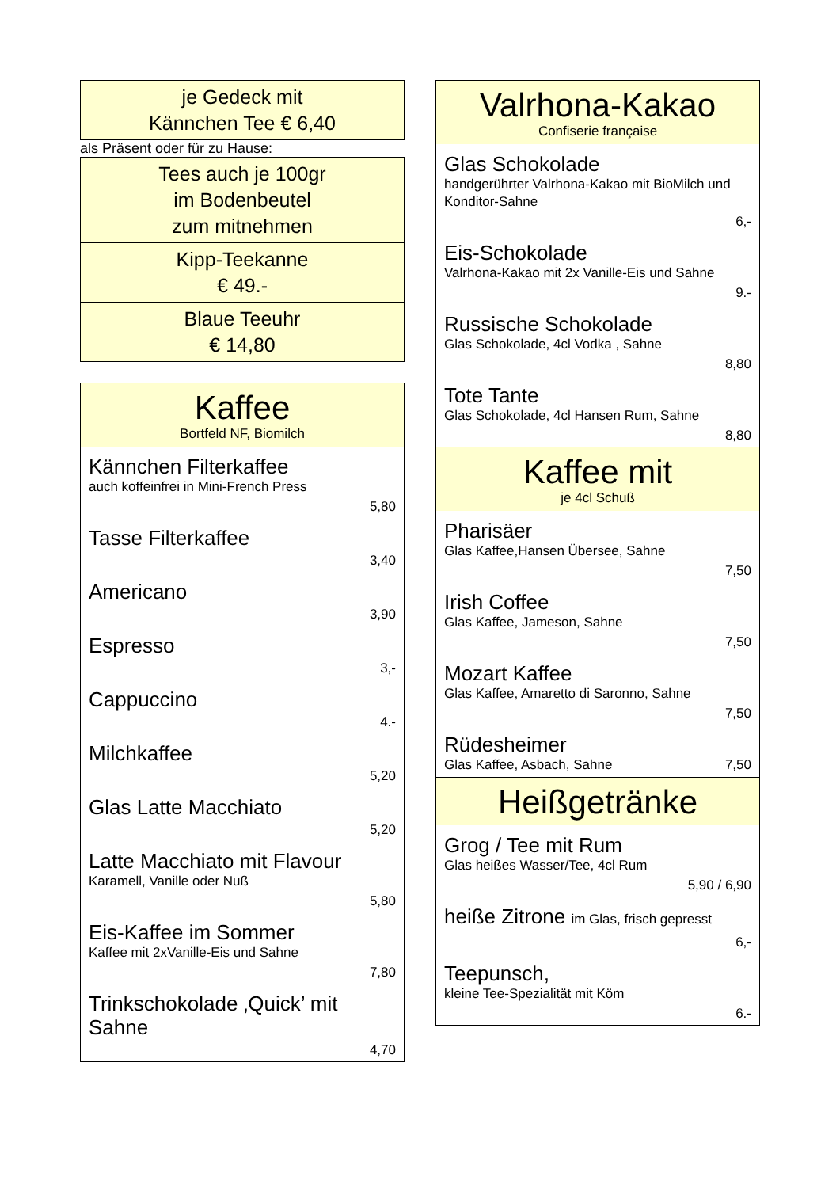je Gedeck mit
Kännchen Tee € 6,40
als Präsent oder für zu Hause:
Tees auch je 100gr
im Bodenbeutel
zum mitnehmen
Kipp-Teekanne
€ 49.-
Blaue Teeuhr
€ 14,80
Kaffee
Bortfeld NF, Biomilch
Kännchen Filterkaffee
auch koffeinfrei in Mini-French Press
5,80
Tasse Filterkaffee
3,40
Americano
3,90
Espresso
3,-
Cappuccino
4.-
Milchkaffee
5,20
Glas Latte Macchiato
5,20
Latte Macchiato mit Flavour
Karamell, Vanille oder Nuß
5,80
Eis-Kaffee im Sommer
Kaffee mit 2xVanille-Eis und Sahne
7,80
Trinkschokolade ‚Quick’ mit Sahne
4,70
Valrhona-Kakao
Confiserie française
Glas Schokolade
handgerührter Valrhona-Kakao mit BioMilch und Konditor-Sahne
6,-
Eis-Schokolade
Valrhona-Kakao mit 2x Vanille-Eis und Sahne
9.-
Russische Schokolade
Glas Schokolade, 4cl Vodka , Sahne
8,80
Tote Tante
Glas Schokolade, 4cl Hansen Rum, Sahne
8,80
Kaffee mit
je 4cl Schuß
Pharisäer
Glas Kaffee,Hansen Übersee, Sahne
7,50
Irish Coffee
Glas Kaffee, Jameson, Sahne
7,50
Mozart Kaffee
Glas Kaffee, Amaretto di Saronno, Sahne
7,50
Rüdesheimer
Glas Kaffee, Asbach, Sahne 7,50
Heißgetränke
Grog / Tee mit Rum
Glas heißes Wasser/Tee, 4cl Rum
5,90 / 6,90
heiße Zitrone im Glas, frisch gepresst
6,-
Teepunsch,
kleine Tee-Spezialität mit Köm
6.-